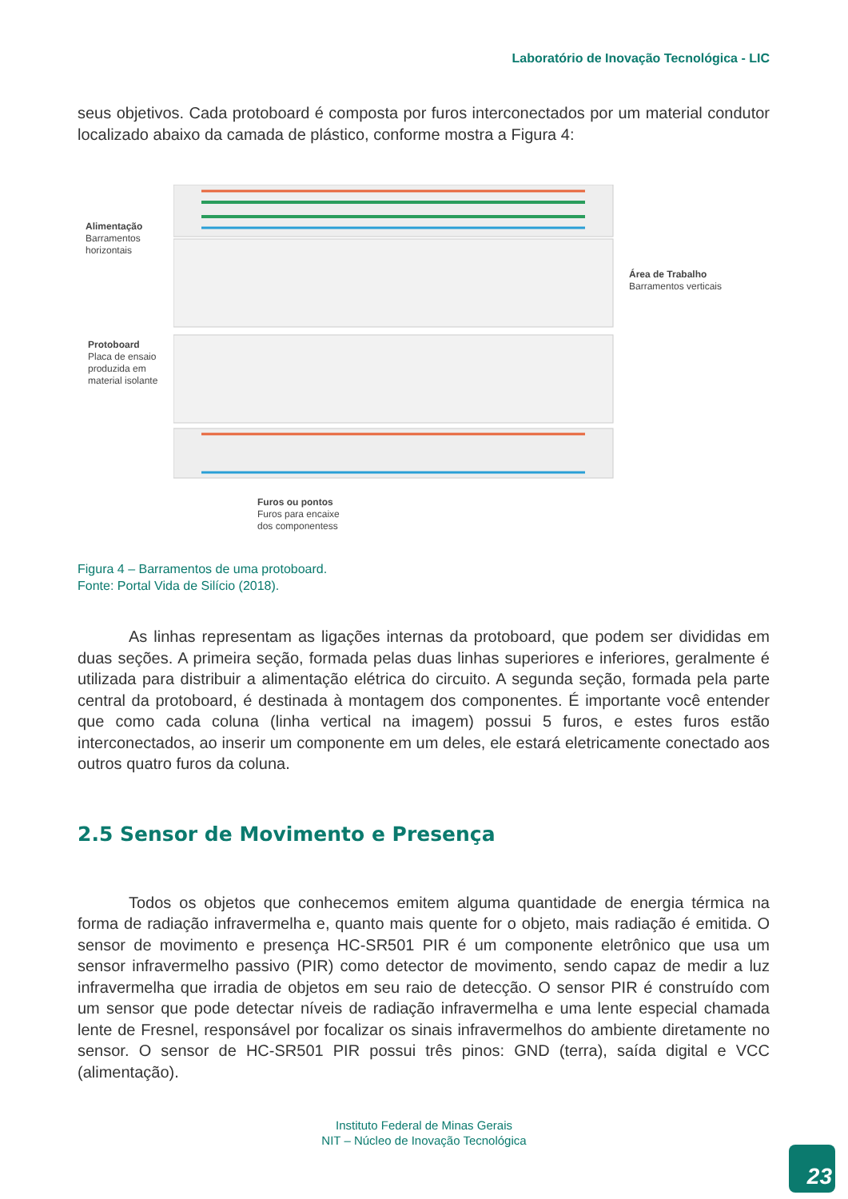Laboratório de Inovação Tecnológica - LIC
seus objetivos. Cada protoboard é composta por furos interconectados por um material condutor localizado abaixo da camada de plástico, conforme mostra a Figura 4:
Alimentação
Barramentos
horizontais
Área de Trabalho
Barramentos verticais
Protoboard
Placa de ensaio
produzida em
material isolante
Furos ou pontos
Furos para encaixe
dos componentess
Figura 4 – Barramentos de uma protoboard.
Fonte: Portal Vida de Silício (2018).
As linhas representam as ligações internas da protoboard, que podem ser divididas em duas seções. A primeira seção, formada pelas duas linhas superiores e inferiores, geralmente é utilizada para distribuir a alimentação elétrica do circuito. A segunda seção, formada pela parte central da protoboard, é destinada à montagem dos componentes. É importante você entender que como cada coluna (linha vertical na imagem) possui 5 furos, e estes furos estão interconectados, ao inserir um componente em um deles, ele estará eletricamente conectado aos outros quatro furos da coluna.
2.5 Sensor de Movimento e Presença
Todos os objetos que conhecemos emitem alguma quantidade de energia térmica na forma de radiação infravermelha e, quanto mais quente for o objeto, mais radiação é emitida. O sensor de movimento e presença HC-SR501 PIR é um componente eletrônico que usa um sensor infravermelho passivo (PIR) como detector de movimento, sendo capaz de medir a luz infravermelha que irradia de objetos em seu raio de detecção. O sensor PIR é construído com um sensor que pode detectar níveis de radiação infravermelha e uma lente especial chamada lente de Fresnel, responsável por focalizar os sinais infravermelhos do ambiente diretamente no sensor. O sensor de HC-SR501 PIR possui três pinos: GND (terra), saída digital e VCC (alimentação).
Instituto Federal de Minas Gerais
NIT – Núcleo de Inovação Tecnológica
23